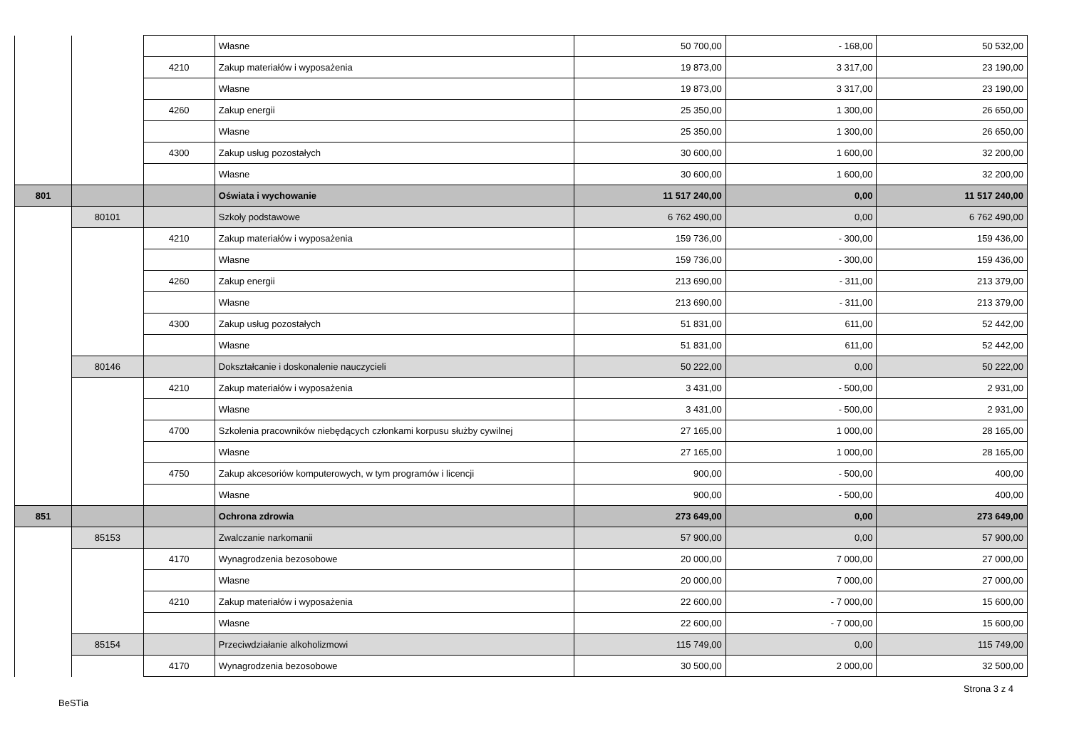| | | | Własne | 50 700,00 | - 168,00 | 50 532,00 |
| | | 4210 | Zakup materiałów i wyposażenia | 19 873,00 | 3 317,00 | 23 190,00 |
| | | | Własne | 19 873,00 | 3 317,00 | 23 190,00 |
| | | 4260 | Zakup energii | 25 350,00 | 1 300,00 | 26 650,00 |
| | | | Własne | 25 350,00 | 1 300,00 | 26 650,00 |
| | | 4300 | Zakup usług pozostałych | 30 600,00 | 1 600,00 | 32 200,00 |
| | | | Własne | 30 600,00 | 1 600,00 | 32 200,00 |
| 801 | | | Oświata i wychowanie | 11 517 240,00 | 0,00 | 11 517 240,00 |
| | 80101 | | Szkoły podstawowe | 6 762 490,00 | 0,00 | 6 762 490,00 |
| | | 4210 | Zakup materiałów i wyposażenia | 159 736,00 | - 300,00 | 159 436,00 |
| | | | Własne | 159 736,00 | - 300,00 | 159 436,00 |
| | | 4260 | Zakup energii | 213 690,00 | - 311,00 | 213 379,00 |
| | | | Własne | 213 690,00 | - 311,00 | 213 379,00 |
| | | 4300 | Zakup usług pozostałych | 51 831,00 | 611,00 | 52 442,00 |
| | | | Własne | 51 831,00 | 611,00 | 52 442,00 |
| | 80146 | | Dokształcanie i doskonalenie nauczycieli | 50 222,00 | 0,00 | 50 222,00 |
| | | 4210 | Zakup materiałów i wyposażenia | 3 431,00 | - 500,00 | 2 931,00 |
| | | | Własne | 3 431,00 | - 500,00 | 2 931,00 |
| | | 4700 | Szkolenia pracowników niebędących członkami korpusu służby cywilnej | 27 165,00 | 1 000,00 | 28 165,00 |
| | | | Własne | 27 165,00 | 1 000,00 | 28 165,00 |
| | | 4750 | Zakup akcesoriów komputerowych, w tym programów i licencji | 900,00 | - 500,00 | 400,00 |
| | | | Własne | 900,00 | - 500,00 | 400,00 |
| 851 | | | Ochrona zdrowia | 273 649,00 | 0,00 | 273 649,00 |
| | 85153 | | Zwalczanie narkomanii | 57 900,00 | 0,00 | 57 900,00 |
| | | 4170 | Wynagrodzenia bezosobowe | 20 000,00 | 7 000,00 | 27 000,00 |
| | | | Własne | 20 000,00 | 7 000,00 | 27 000,00 |
| | | 4210 | Zakup materiałów i wyposażenia | 22 600,00 | - 7 000,00 | 15 600,00 |
| | | | Własne | 22 600,00 | - 7 000,00 | 15 600,00 |
| | 85154 | | Przeciwdziałanie alkoholizmowi | 115 749,00 | 0,00 | 115 749,00 |
| | | 4170 | Wynagrodzenia bezosobowe | 30 500,00 | 2 000,00 | 32 500,00 |
BeSTia Strona 3 z 4